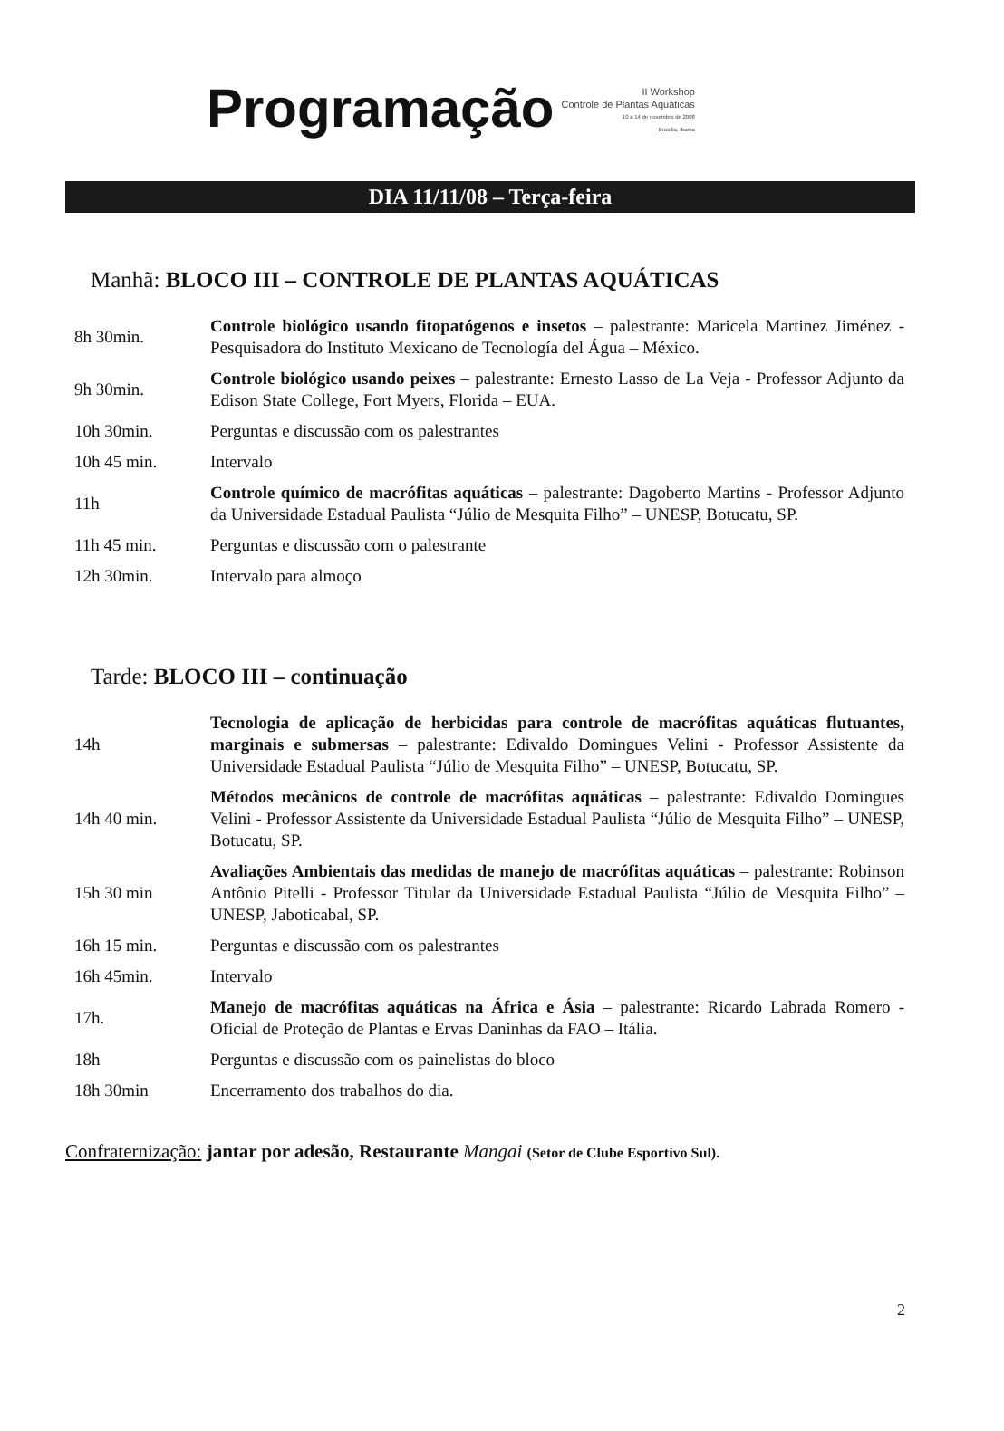Programação
II Workshop
Controle de Plantas Aquáticas
10 a 14 de novembro de 2008
Brasília, Ibama
DIA 11/11/08 – Terça-feira
Manhã: BLOCO III – CONTROLE DE PLANTAS AQUÁTICAS
| 8h 30min. | Controle biológico usando fitopatógenos e insetos – palestrante: Maricela Martinez Jiménez - Pesquisadora do Instituto Mexicano de Tecnología del Água – México. |
| 9h 30min. | Controle biológico usando peixes – palestrante: Ernesto Lasso de La Veja - Professor Adjunto da Edison State College, Fort Myers, Florida – EUA. |
| 10h 30min. | Perguntas e discussão com os palestrantes |
| 10h 45 min. | Intervalo |
| 11h | Controle químico de macrófitas aquáticas – palestrante: Dagoberto Martins - Professor Adjunto da Universidade Estadual Paulista “Júlio de Mesquita Filho” – UNESP, Botucatu, SP. |
| 11h 45 min. | Perguntas e discussão com o palestrante |
| 12h 30min. | Intervalo para almoço |
Tarde: BLOCO III – continuação
| 14h | Tecnologia de aplicação de herbicidas para controle de macrófitas aquáticas flutuantes, marginais e submersas – palestrante: Edivaldo Domingues Velini - Professor Assistente da Universidade Estadual Paulista “Júlio de Mesquita Filho” – UNESP, Botucatu, SP. |
| 14h 40 min. | Métodos mecânicos de controle de macrófitas aquáticas – palestrante: Edivaldo Domingues Velini - Professor Assistente da Universidade Estadual Paulista “Júlio de Mesquita Filho” – UNESP, Botucatu, SP. |
| 15h 30 min | Avaliações Ambientais das medidas de manejo de macrófitas aquáticas – palestrante: Robinson Antônio Pitelli - Professor Titular da Universidade Estadual Paulista “Júlio de Mesquita Filho” – UNESP, Jaboticabal, SP. |
| 16h 15 min. | Perguntas e discussão com os palestrantes |
| 16h 45min. | Intervalo |
| 17h. | Manejo de macrófitas aquáticas na África e Ásia – palestrante: Ricardo Labrada Romero - Oficial de Proteção de Plantas e Ervas Daninhas da FAO – Itália. |
| 18h | Perguntas e discussão com os painelistas do bloco |
| 18h 30min | Encerramento dos trabalhos do dia. |
Confraternização: jantar por adesão, Restaurante Mangai (Setor de Clube Esportivo Sul).
2